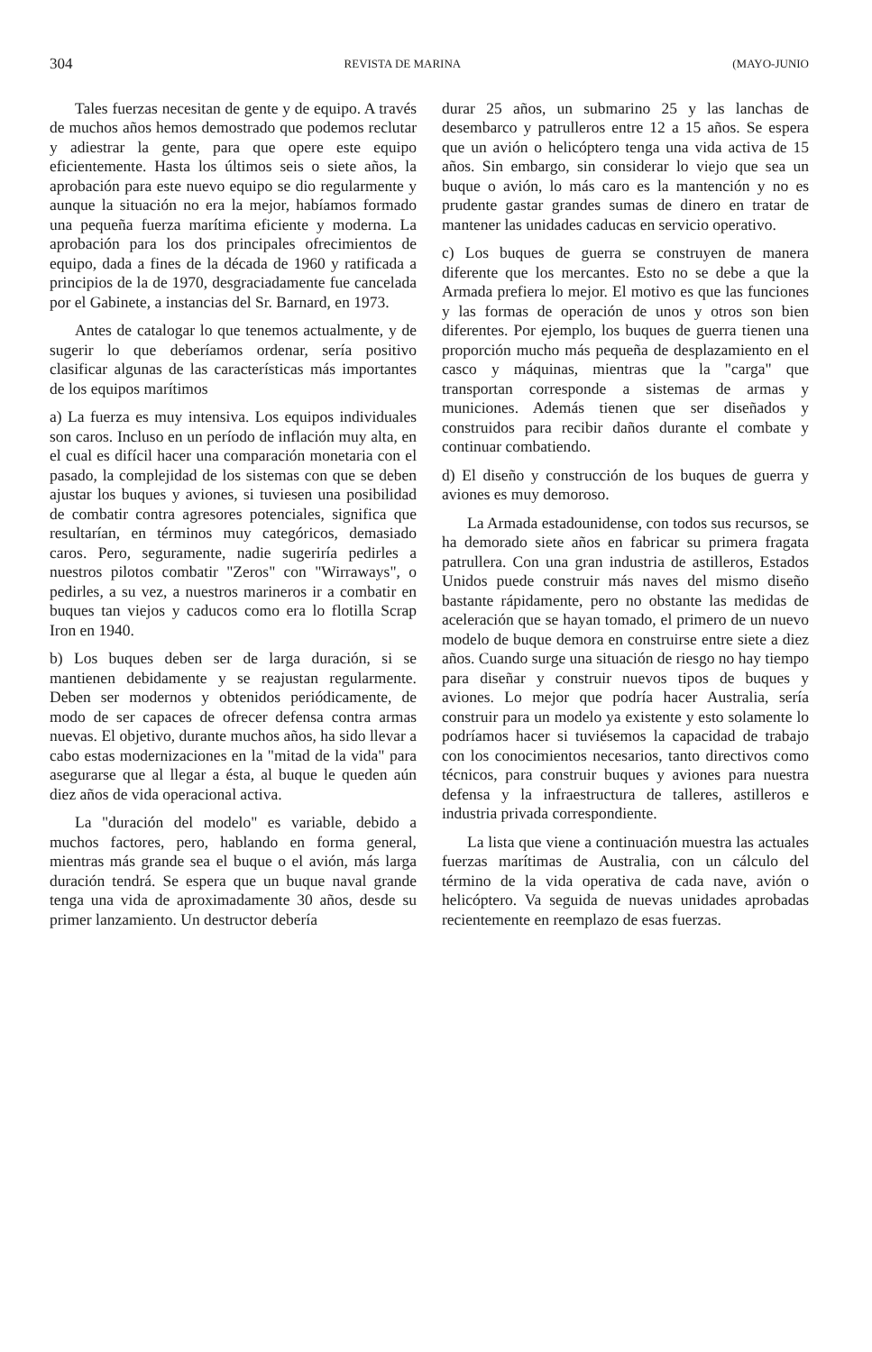304 REVISTA DE MARINA (MAYO-JUNIO
Tales fuerzas necesitan de gente y de equipo. A través de muchos años hemos demostrado que podemos reclutar y adiestrar la gente, para que opere este equipo eficientemente. Hasta los últimos seis o siete años, la aprobación para este nuevo equipo se dio regularmente y aunque la situación no era la mejor, habíamos formado una pequeña fuerza marítima eficiente y moderna. La aprobación para los dos principales ofrecimientos de equipo, dada a fines de la década de 1960 y ratificada a principios de la de 1970, desgraciadamente fue cancelada por el Gabinete, a instancias del Sr. Barnard, en 1973.
Antes de catalogar lo que tenemos actualmente, y de sugerir lo que deberíamos ordenar, sería positivo clasificar algunas de las características más importantes de los equipos marítimos
a) La fuerza es muy intensiva. Los equipos individuales son caros. Incluso en un período de inflación muy alta, en el cual es difícil hacer una comparación monetaria con el pasado, la complejidad de los sistemas con que se deben ajustar los buques y aviones, si tuviesen una posibilidad de combatir contra agresores potenciales, significa que resultarían, en términos muy categóricos, demasiado caros. Pero, seguramente, nadie sugeriría pedirles a nuestros pilotos combatir "Zeros" con "Wirraways", o pedirles, a su vez, a nuestros marineros ir a combatir en buques tan viejos y caducos como era lo flotilla Scrap Iron en 1940.
b) Los buques deben ser de larga duración, si se mantienen debidamente y se reajustan regularmente. Deben ser modernos y obtenidos periódicamente, de modo de ser capaces de ofrecer defensa contra armas nuevas. El objetivo, durante muchos años, ha sido llevar a cabo estas modernizaciones en la "mitad de la vida" para asegurarse que al llegar a ésta, al buque le queden aún diez años de vida operacional activa.
La "duración del modelo" es variable, debido a muchos factores, pero, hablando en forma general, mientras más grande sea el buque o el avión, más larga duración tendrá. Se espera que un buque naval grande tenga una vida de aproximadamente 30 años, desde su primer lanzamiento. Un destructor debería
durar 25 años, un submarino 25 y las lanchas de desembarco y patrulleros entre 12 a 15 años. Se espera que un avión o helicóptero tenga una vida activa de 15 años. Sin embargo, sin considerar lo viejo que sea un buque o avión, lo más caro es la mantención y no es prudente gastar grandes sumas de dinero en tratar de mantener las unidades caducas en servicio operativo.
c) Los buques de guerra se construyen de manera diferente que los mercantes. Esto no se debe a que la Armada prefiera lo mejor. El motivo es que las funciones y las formas de operación de unos y otros son bien diferentes. Por ejemplo, los buques de guerra tienen una proporción mucho más pequeña de desplazamiento en el casco y máquinas, mientras que la "carga" que transportan corresponde a sistemas de armas y municiones. Además tienen que ser diseñados y construidos para recibir daños durante el combate y continuar combatiendo.
d) El diseño y construcción de los buques de guerra y aviones es muy demoroso.
La Armada estadounidense, con todos sus recursos, se ha demorado siete años en fabricar su primera fragata patrullera. Con una gran industria de astilleros, Estados Unidos puede construir más naves del mismo diseño bastante rápidamente, pero no obstante las medidas de aceleración que se hayan tomado, el primero de un nuevo modelo de buque demora en construirse entre siete a diez años. Cuando surge una situación de riesgo no hay tiempo para diseñar y construir nuevos tipos de buques y aviones. Lo mejor que podría hacer Australia, sería construir para un modelo ya existente y esto solamente lo podríamos hacer si tuviésemos la capacidad de trabajo con los conocimientos necesarios, tanto directivos como técnicos, para construir buques y aviones para nuestra defensa y la infraestructura de talleres, astilleros e industria privada correspondiente.
La lista que viene a continuación muestra las actuales fuerzas marítimas de Australia, con un cálculo del término de la vida operativa de cada nave, avión o helicóptero. Va seguida de nuevas unidades aprobadas recientemente en reemplazo de esas fuerzas.